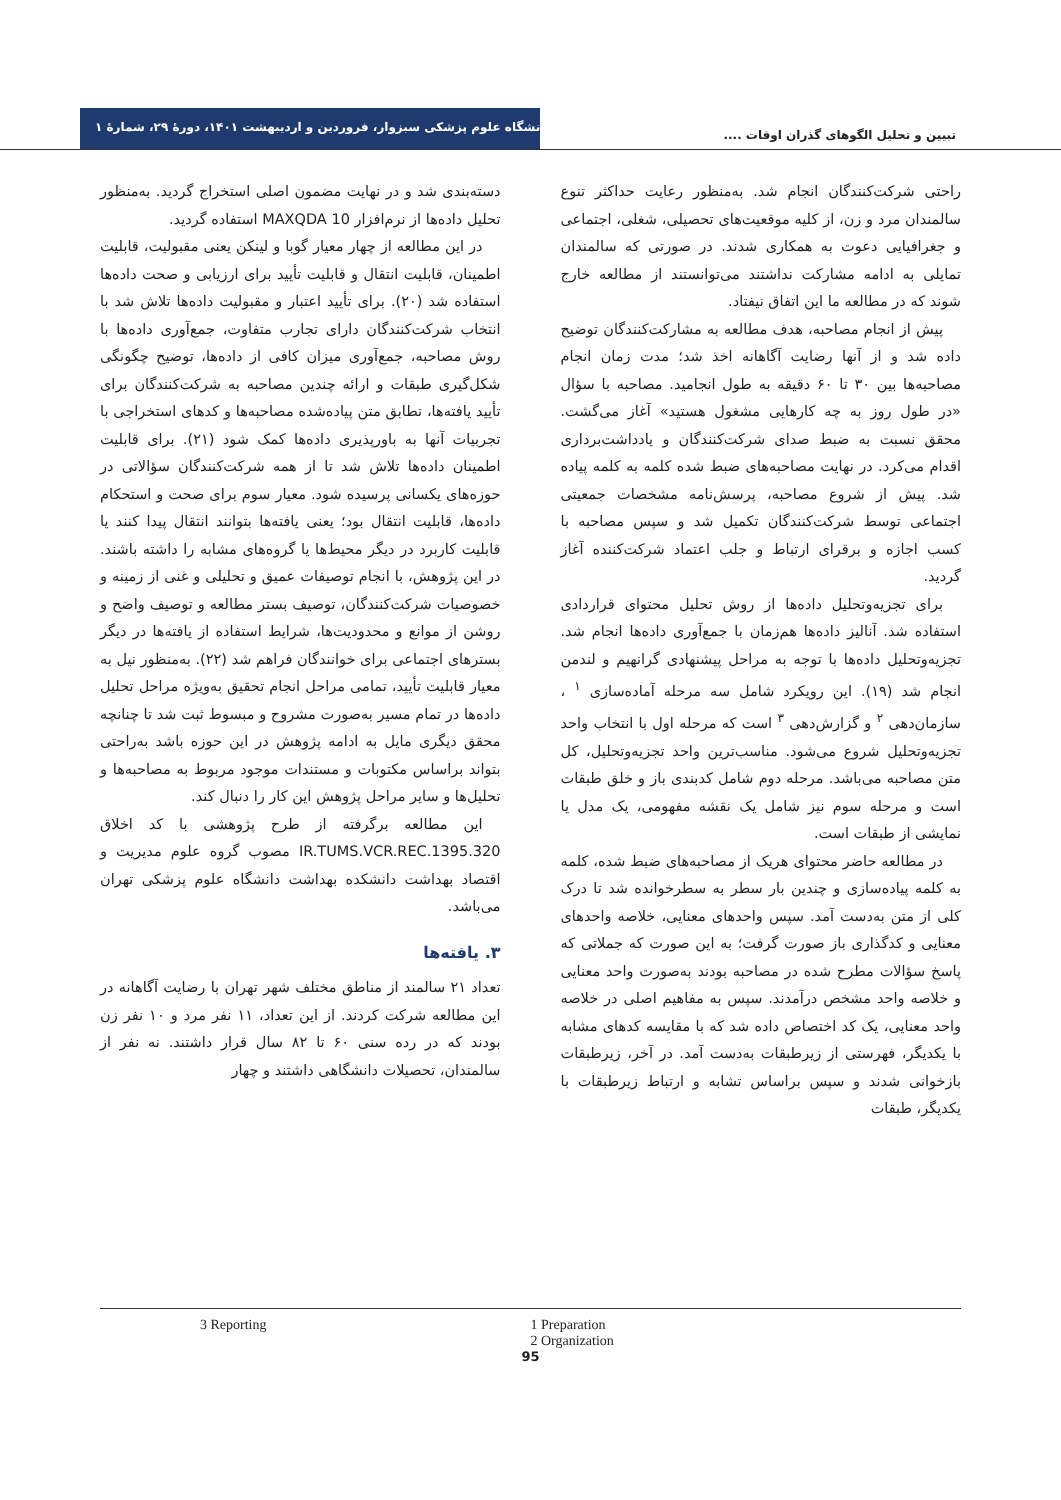دانشگاه علوم پزشکی سبزوار، فروردین و اردیبهشت ۱۴۰۱، دورهٔ ۲۹، شمارهٔ ۱
تبیین و تحلیل الگوهای گذران اوقات ....
راحتی شرکت‌کنندگان انجام شد. به‌منظور رعایت حداکثر تنوع سالمندان مرد و زن، از کلیه موقعیت‌های تحصیلی، شغلی، اجتماعی و جغرافیایی دعوت به همکاری شدند. در صورتی که سالمندان تمایلی به ادامه مشارکت نداشتند می‌توانستند از مطالعه خارج شوند که در مطالعه ما این اتفاق نیفتاد.
پیش از انجام مصاحبه، هدف مطالعه به مشارکت‌کنندگان توضیح داده شد و از آنها رضایت آگاهانه اخذ شد؛ مدت زمان انجام مصاحبه‌ها بین ۳۰ تا ۶۰ دقیقه به طول انجامید. مصاحبه با سؤال «در طول روز به چه کارهایی مشغول هستید» آغاز می‌گشت. محقق نسبت به ضبط صدای شرکت‌کنندگان و یادداشت‌برداری اقدام می‌کرد. در نهایت مصاحبه‌های ضبط شده کلمه به کلمه پیاده شد. پیش از شروع مصاحبه، پرسش‌نامه مشخصات جمعیتی اجتماعی توسط شرکت‌کنندگان تکمیل شد و سپس مصاحبه با کسب اجازه و برقرای ارتباط و جلب اعتماد شرکت‌کننده آغاز گردید.
برای تجزیه‌وتحلیل داده‌ها از روش تحلیل محتوای قراردادی استفاده شد. آنالیز داده‌ها هم‌زمان با جمع‌آوری داده‌ها انجام شد. تجزیه‌وتحلیل داده‌ها با توجه به مراحل پیشنهادی گرانهیم و لندمن انجام شد (۱۹). این رویکرد شامل سه مرحله آماده‌سازی <sup>۱</sup> ، سازمان‌دهی <sup>۲</sup> و گزارش‌دهی <sup>۳</sup> است که مرحله اول با انتخاب واحد تجزیه‌وتحلیل شروع می‌شود. مناسب‌ترین واحد تجزیه‌وتحلیل، کل متن مصاحبه می‌باشد. مرحله دوم شامل کدبندی باز و خلق طبقات است و مرحله سوم نیز شامل یک نقشه مفهومی، یک مدل یا نمایشی از طبقات است.
در مطالعه حاضر محتوای هریک از مصاحبه‌های ضبط شده، کلمه به کلمه پیاده‌سازی و چندین بار سطر به سطرخوانده شد تا درک کلی از متن به‌دست آمد. سپس واحدهای معنایی، خلاصه واحدهای معنایی و کدگذاری باز صورت گرفت؛ به این صورت که جملاتی که پاسخ سؤالات مطرح شده در مصاحبه بودند به‌صورت واحد معنایی و خلاصه واحد مشخص درآمدند. سپس به مفاهیم اصلی در خلاصه واحد معنایی، یک کد اختصاص داده شد که با مقایسه کدهای مشابه با یکدیگر، فهرستی از زیرطبقات به‌دست آمد. در آخر، زیرطبقات بازخوانی شدند و سپس براساس تشابه و ارتباط زیرطبقات با یکدیگر، طبقات
دسته‌بندی شد و در نهایت مضمون اصلی استخراج گردید. به‌منظور تحلیل داده‌ها از نرم‌افزار MAXQDA 10 استفاده گردید.
در این مطالعه از چهار معیار گوبا و لینکن یعنی مقبولیت، قابلیت اطمینان، قابلیت انتقال و قابلیت تأیید برای ارزیابی و صحت داده‌ها استفاده شد (۲۰). برای تأیید اعتبار و مقبولیت داده‌ها تلاش شد با انتخاب شرکت‌کنندگان دارای تجارب متفاوت، جمع‌آوری داده‌ها با روش مصاحبه، جمع‌آوری میزان کافی از داده‌ها، توضیح چگونگی شکل‌گیری طبقات و ارائه چندین مصاحبه به شرکت‌کنندگان برای تأیید یافته‌ها، تطابق متن پیاده‌شده مصاحبه‌ها و کدهای استخراجی با تجربیات آنها به باورپذیری داده‌ها کمک شود (۲۱). برای قابلیت اطمینان داده‌ها تلاش شد تا از همه شرکت‌کنندگان سؤالاتی در حوزه‌های یکسانی پرسیده شود. معیار سوم برای صحت و استحکام داده‌ها، قابلیت انتقال بود؛ یعنی یافته‌ها بتوانند انتقال پیدا کنند یا قابلیت کاربرد در دیگر محیط‌ها یا گروه‌های مشابه را داشته باشند. در این پژوهش، با انجام توصیفات عمیق و تحلیلی و غنی از زمینه و خصوصیات شرکت‌کنندگان، توصیف بستر مطالعه و توصیف واضح و روشن از موانع و محدودیت‌ها، شرایط استفاده از یافته‌ها در دیگر بسترهای اجتماعی برای خوانندگان فراهم شد (۲۲). به‌منظور نیل به معیار قابلیت تأیید، تمامی مراحل انجام تحقیق به‌ویژه مراحل تحلیل داده‌ها در تمام مسیر به‌صورت مشروح و مبسوط ثبت شد تا چنانچه محقق دیگری مایل به ادامه پژوهش در این حوزه باشد به‌راحتی بتواند براساس مکتوبات و مستندات موجود مربوط به مصاحبه‌ها و تحلیل‌ها و سایر مراحل پژوهش این کار را دنبال کند.
این مطالعه برگرفته از طرح پژوهشی با کد اخلاق IR.TUMS.VCR.REC.1395.320 مصوب گروه علوم مدیریت و اقتصاد بهداشت دانشکده بهداشت دانشگاه علوم پزشکی تهران می‌باشد.
۳. یافته‌ها
تعداد ۲۱ سالمند از مناطق مختلف شهر تهران با رضایت آگاهانه در این مطالعه شرکت کردند. از این تعداد، ۱۱ نفر مرد و ۱۰ نفر زن بودند که در رده سنی ۶۰ تا ۸۲ سال قرار داشتند. نه نفر از سالمندان، تحصیلات دانشگاهی داشتند و چهار
1 Preparation
2 Organization
3 Reporting
95